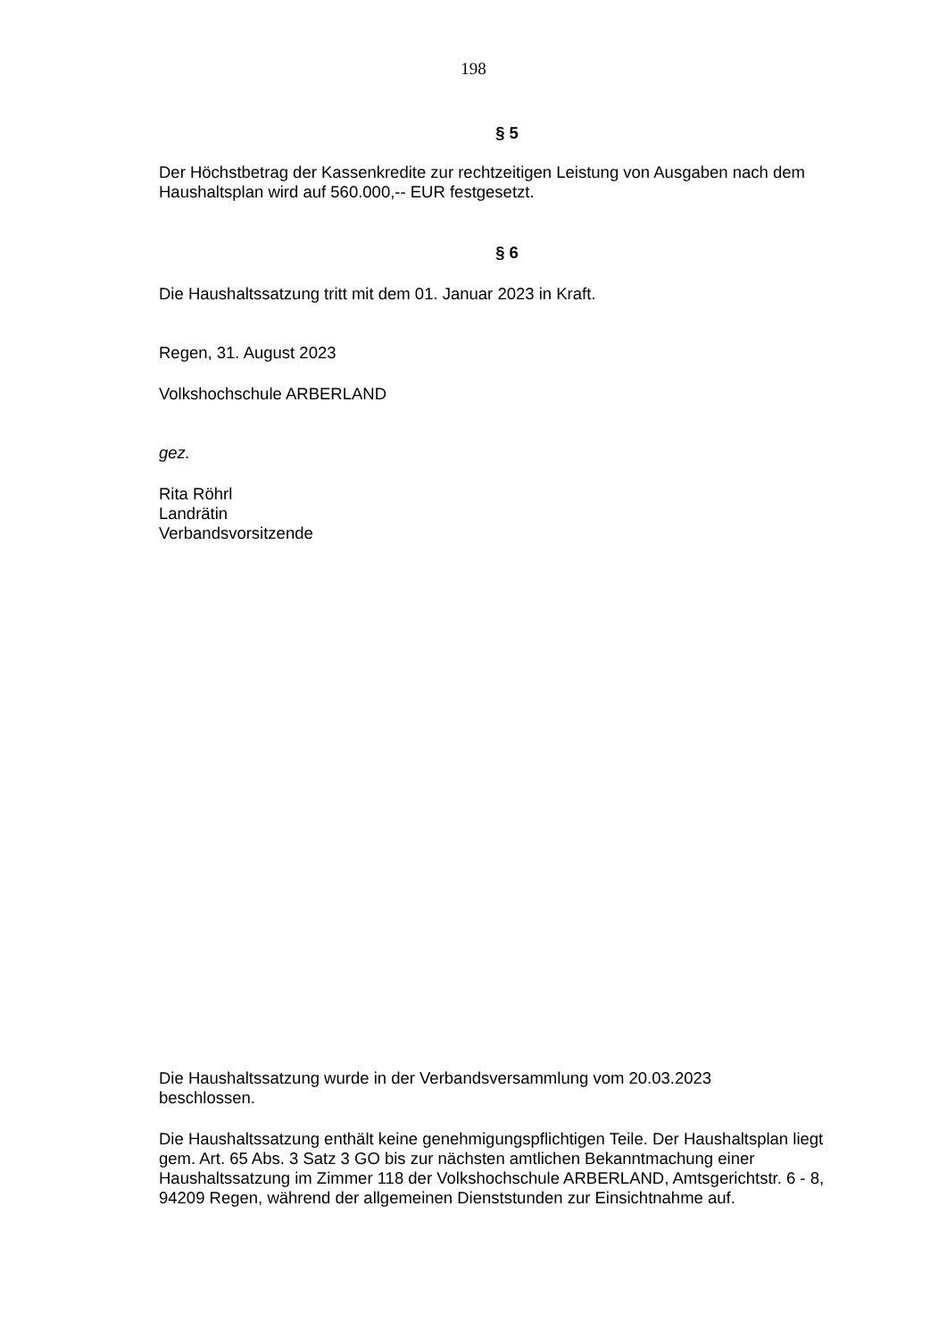198
§ 5
Der Höchstbetrag der Kassenkredite zur rechtzeitigen Leistung von Ausgaben nach dem Haushaltsplan wird auf 560.000,-- EUR festgesetzt.
§ 6
Die Haushaltssatzung tritt mit dem 01. Januar 2023 in Kraft.
Regen, 31. August 2023
Volkshochschule ARBERLAND
gez.
Rita Röhrl
Landrätin
Verbandsvorsitzende
Die Haushaltssatzung wurde in der Verbandsversammlung vom 20.03.2023
beschlossen.
Die Haushaltssatzung enthält keine genehmigungspflichtigen Teile. Der Haushaltsplan liegt gem. Art. 65 Abs. 3 Satz 3 GO bis zur nächsten amtlichen Bekanntmachung einer Haushaltssatzung im Zimmer 118 der Volkshochschule ARBERLAND, Amtsgerichtstr. 6 - 8, 94209 Regen, während der allgemeinen Dienststunden zur Einsichtnahme auf.